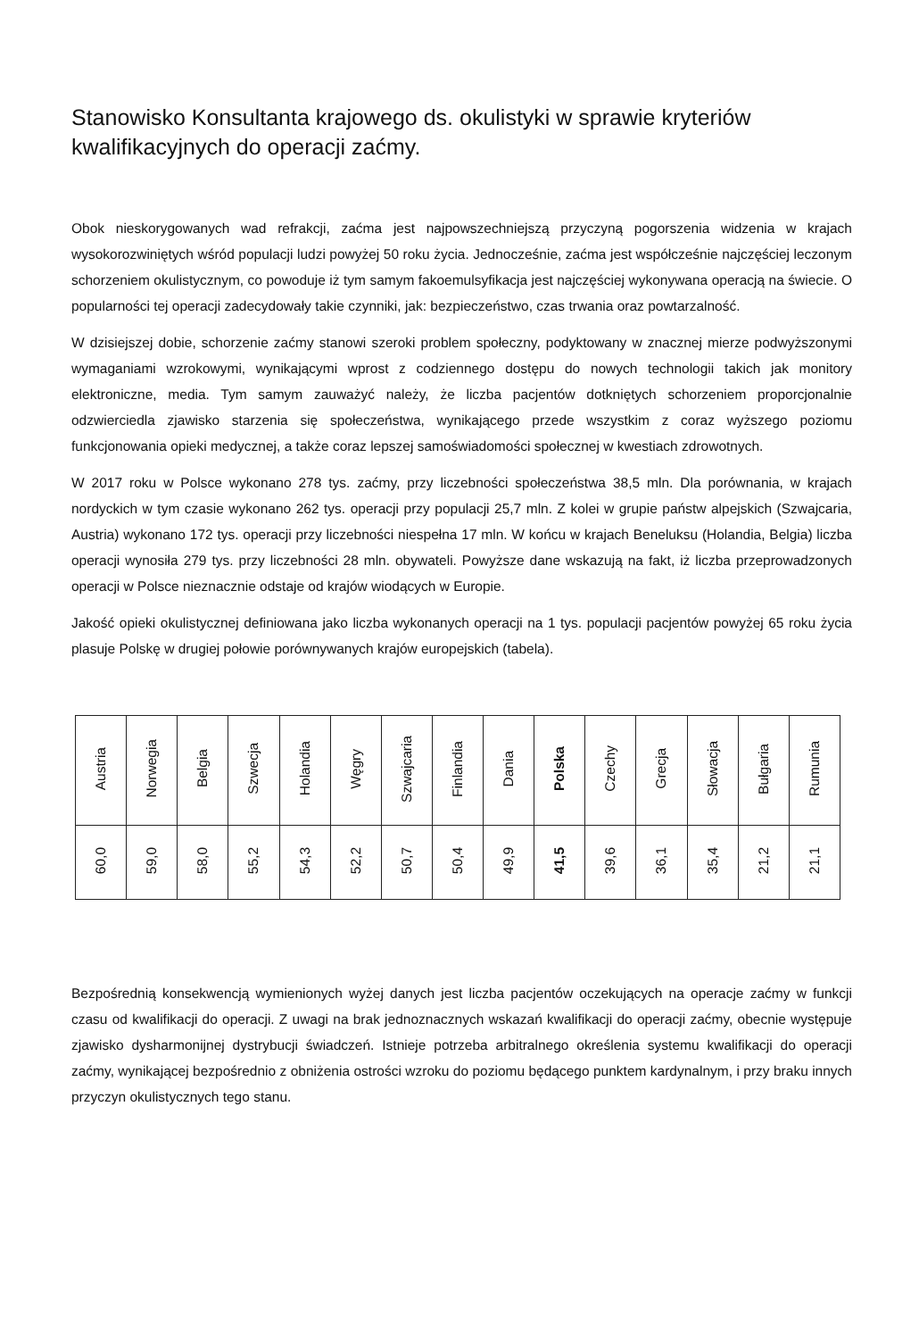Stanowisko Konsultanta krajowego ds. okulistyki w sprawie kryteriów kwalifikacyjnych do operacji zaćmy.
Obok nieskorygowanych wad refrakcji, zaćma jest najpowszechniejszą przyczyną pogorszenia widzenia w krajach wysokorozwiniętych wśród populacji ludzi powyżej 50 roku życia. Jednocześnie, zaćma jest współcześnie najczęściej leczonym schorzeniem okulistycznym, co powoduje iż tym samym fakoemulsyfikacja jest najczęściej wykonywana operacją na świecie. O popularności tej operacji zadecydowały takie czynniki, jak: bezpieczeństwo, czas trwania oraz powtarzalność.
W dzisiejszej dobie, schorzenie zaćmy stanowi szeroki problem społeczny, podyktowany w znacznej mierze podwyższonymi wymaganiami wzrokowymi, wynikającymi wprost z codziennego dostępu do nowych technologii takich jak monitory elektroniczne, media. Tym samym zauważyć należy, że liczba pacjentów dotkniętych schorzeniem proporcjonalnie odzwierciedla zjawisko starzenia się społeczeństwa, wynikającego przede wszystkim z coraz wyższego poziomu funkcjonowania opieki medycznej, a także coraz lepszej samoświadomości społecznej w kwestiach zdrowotnych.
W 2017 roku w Polsce wykonano 278 tys. zaćmy, przy liczebności społeczeństwa 38,5 mln. Dla porównania, w krajach nordyckich w tym czasie wykonano 262 tys. operacji przy populacji 25,7 mln. Z kolei w grupie państw alpejskich (Szwajcaria, Austria) wykonano 172 tys. operacji przy liczebności niespełna 17 mln. W końcu w krajach Beneluksu (Holandia, Belgia) liczba operacji wynosiła 279 tys. przy liczebności 28 mln. obywateli. Powyższe dane wskazują na fakt, iż liczba przeprowadzonych operacji w Polsce nieznacznie odstaje od krajów wiodących w Europie.
Jakość opieki okulistycznej definiowana jako liczba wykonanych operacji na 1 tys. populacji pacjentów powyżej 65 roku życia plasuje Polskę w drugiej połowie porównywanych krajów europejskich (tabela).
| Austria | Norwegia | Belgia | Szwecja | Holandia | Węgry | Szwajcaria | Finlandia | Dania | Polska | Czechy | Grecja | Słowacja | Bułgaria | Rumunia |
| 60,0 | 59,0 | 58,0 | 55,2 | 54,3 | 52,2 | 50,7 | 50,4 | 49,9 | 41,5 | 39,6 | 36,1 | 35,4 | 21,2 | 21,1 |
Bezpośrednią konsekwencją wymienionych wyżej danych jest liczba pacjentów oczekujących na operacje zaćmy w funkcji czasu od kwalifikacji do operacji. Z uwagi na brak jednoznacznych wskazań kwalifikacji do operacji zaćmy, obecnie występuje zjawisko dysharmonijnej dystrybucji świadczeń. Istnieje potrzeba arbitralnego określenia systemu kwalifikacji do operacji zaćmy, wynikającej bezpośrednio z obniżenia ostrości wzroku do poziomu będącego punktem kardynalnym, i przy braku innych przyczyn okulistycznych tego stanu.